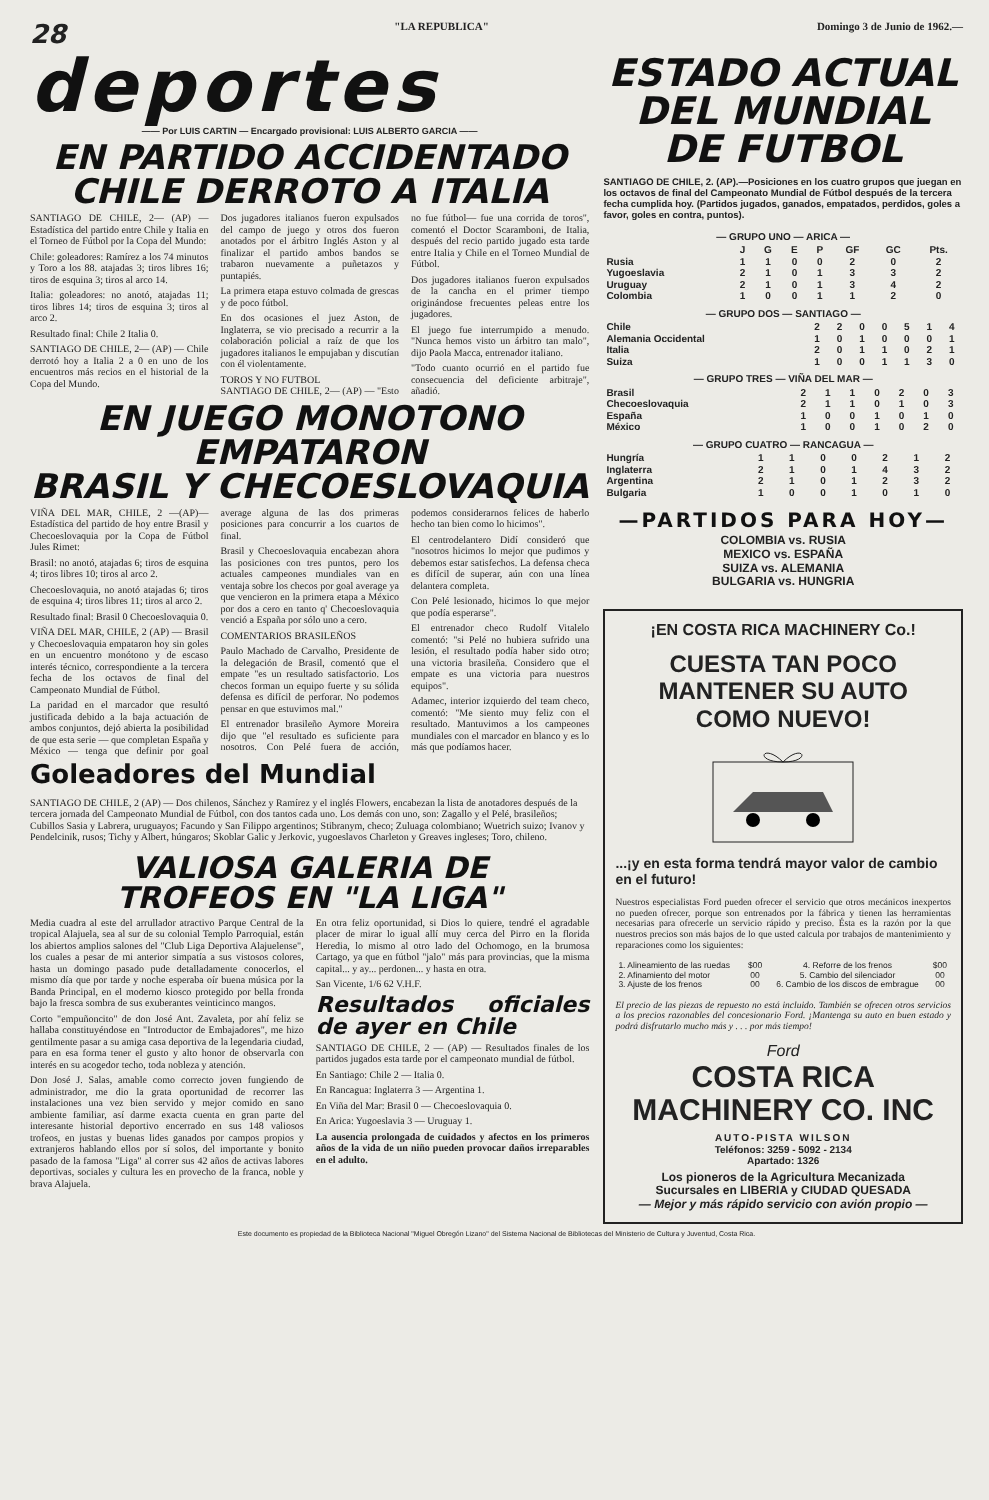28 "LA REPUBLICA" Domingo 3 de Junio de 1962.—
deportes
—— Por LUIS CARTIN — Encargado provisional: LUIS ALBERTO GARCIA ——
EN PARTIDO ACCIDENTADO
CHILE DERROTO A ITALIA
SANTIAGO DE CHILE, 2— (AP) — Estadística del partido entre Chile y Italia en el Torneo de Fútbol por la Copa del Mundo:
Chile: goleadores: Ramírez a los 74 minutos y Toro a los 88. atajadas 3; tiros libres 16; tiros de esquina 3; tiros al arco 14.
Italia: goleadores: no anotó, atajadas 11; tiros libres 14; tiros de esquina 3; tiros al arco 2.
Resultado final: Chile 2 Italia 0.
SANTIAGO DE CHILE, 2— (AP) — Chile derrotó hoy a Italia 2 a 0 en uno de los encuentros más recios en el historial de la Copa del Mundo.
Dos jugadores italianos fueron expulsados del campo de juego y otros dos fueron anotados por el árbitro Inglés Aston y al finalizar el partido ambos bandos se trabaron nuevamente a puñetazos y puntapiés.
La primera etapa estuvo colmada de grescas y de poco fútbol.
En dos ocasiones el juez Aston, de Inglaterra, se vio precisado a recurrir a la colaboración policial a raíz de que los jugadores italianos le empujaban y discutían con él violentamente.
TOROS Y NO FUTBOL
SANTIAGO DE CHILE, 2— (AP) — "Esto no fue fútbol— fue una corrida de toros", comentó el Doctor Scaramboni, de Italia, después del recio partido jugado esta tarde entre Italia y Chile en el Torneo Mundial de Fútbol.
Dos jugadores italianos fueron expulsados de la cancha en el primer tiempo originándose frecuentes peleas entre los jugadores.
El juego fue interrumpido a menudo. "Nunca hemos visto un árbitro tan malo", dijo Paola Macca, entrenador italiano.
"Todo cuanto ocurrió en el partido fue consecuencia del deficiente arbitraje", añadió.
EN JUEGO MONOTONO EMPATARON
BRASIL Y CHECOESLOVAQUIA
VIÑA DEL MAR, CHILE, 2 —(AP)— Estadística del partido de hoy entre Brasil y Checoeslovaquia por la Copa de Fútbol Jules Rimet:
Brasil: no anotó, atajadas 6; tiros de esquina 4; tiros libres 10; tiros al arco 2.
Checoeslovaquia, no anotó atajadas 6; tiros de esquina 4; tiros libres 11; tiros al arco 2.
Resultado final: Brasil 0 Checoeslovaquia 0.
VIÑA DEL MAR, CHILE, 2 (AP) — Brasil y Checoeslovaquia empataron hoy sin goles en un encuentro monótono y de escaso interés técnico, correspondiente a la tercera fecha de los octavos de final del Campeonato Mundial de Fútbol.
La paridad en el marcador que resultó justificada debido a la baja actuación de ambos conjuntos, dejó abierta la posibilidad de que esta serie — que completan España y México — tenga que definir por goal average alguna de las dos primeras posiciones para concurrir a los cuartos de final.
Brasil y Checoeslovaquia encabezan ahora las posiciones con tres puntos, pero los actuales campeones mundiales van en ventaja sobre los checos por goal average ya que vencieron en la primera etapa a México por dos a cero en tanto q' Checoeslovaquia venció a España por sólo uno a cero.
COMENTARIOS BRASILEÑOS
Paulo Machado de Carvalho, Presidente de la delegación de Brasil, comentó que el empate "es un resultado satisfactorio. Los checos forman un equipo fuerte y su sólida defensa es difícil de perforar. No podemos pensar en que estuvimos mal."
El entrenador brasileño Aymore Moreira dijo que "el resultado es suficiente para nosotros. Con Pelé fuera de acción, podemos considerarnos felices de haberlo hecho tan bien como lo hicimos".
El centrodelantero Didí consideró que "nosotros hicimos lo mejor que pudimos y debemos estar satisfechos. La defensa checa es difícil de superar, aún con una línea delantera completa.
Con Pelé lesionado, hicimos lo que mejor que podía esperarse".
El entrenador checo Rudolf Vitalelo comentó: "si Pelé no hubiera sufrido una lesión, el resultado podía haber sido otro; una victoria brasileña. Considero que el empate es una victoria para nuestros equipos".
Adamec, interior izquierdo del team checo, comentó: "Me siento muy feliz con el resultado. Mantuvimos a los campeones mundiales con el marcador en blanco y es lo más que podíamos hacer.
Goleadores del Mundial
SANTIAGO DE CHILE, 2 (AP) — Dos chilenos, Sánchez y Ramírez y el inglés Flowers, encabezan la lista de anotadores después de la tercera jornada del Campeonato Mundial de Fútbol, con dos tantos cada uno. Los demás con uno, son: Zagallo y el Pelé, brasileños; Cubillos Sasia y Labrera, uruguayos; Facundo y San Filippo argentinos; Stibranym, checo; Zuluaga colombiano; Wuetrich suizo; Ivanov y Pendelcinik, rusos; Tichy y Albert, húngaros; Skoblar Galic y Jerkovic, yugoeslavos Charleton y Greaves ingleses; Toro, chileno.
VALIOSA GALERIA DE
TROFEOS EN "LA LIGA"
Media cuadra al este del arrullador atractivo Parque Central de la tropical Alajuela, sea al sur de su colonial Templo Parroquial, están los abiertos amplios salones del "Club Liga Deportiva Alajuelense", los cuales a pesar de mi anterior simpatía a sus vistosos colores, hasta un domingo pasado pude detalladamente conocerlos, el mismo día que por tarde y noche esperaba oír buena música por la Banda Principal, en el moderno kiosco protegido por bella fronda bajo la fresca sombra de sus exuberantes veinticinco mangos.
Corto "empuñoncito" de don José Ant. Zavaleta, por ahí feliz se hallaba constituyéndose en "Introductor de Embajadores", me hizo gentilmente pasar a su amiga casa deportiva de la legendaria ciudad, para en esa forma tener el gusto y alto honor de observarla con interés en su acogedor techo, toda nobleza y atención.
Don José J. Salas, amable como correcto joven fungiendo de administrador, me dio la grata oportunidad de recorrer las instalaciones una vez bien servido y mejor comido en sano ambiente familiar, así darme exacta cuenta en gran parte del interesante historial deportivo encerrado en sus 148 valiosos trofeos, en justas y buenas lides ganados por campos propios y extranjeros hablando ellos por sí solos, del importante y bonito pasado de la famosa "Liga" al correr sus 42 años de activas labores deportivas, sociales y cultura les en provecho de la franca, noble y brava Alajuela.
En otra feliz oportunidad, si Dios lo quiere, tendré el agradable placer de mirar lo igual allí muy cerca del Pirro en la florida Heredia, lo mismo al otro lado del Ochomogo, en la brumosa Cartago, ya que en fútbol "jalo" más para provincias, que la misma capital... y ay... perdonen... y hasta en otra.
San Vicente, 1/6 62 V.H.F.
Resultados oficiales de ayer en Chile
SANTIAGO DE CHILE, 2 — (AP) — Resultados finales de los partidos jugados esta tarde por el campeonato mundial de fútbol.
En Santiago: Chile 2 — Italia 0.
En Rancagua: Inglaterra 3 — Argentina 1.
En Viña del Mar: Brasil 0 — Checoeslovaquia 0.
En Arica: Yugoeslavia 3 — Uruguay 1.
La ausencia prolongada de cuidados y afectos en los primeros años de la vida de un niño pueden provocar daños irreparables en el adulto.
ESTADO ACTUAL DEL MUNDIAL DE FUTBOL
SANTIAGO DE CHILE, 2. (AP).—Posiciones en los cuatro grupos que juegan en los octavos de final del Campeonato Mundial de Fútbol después de la tercera fecha cumplida hoy. (Partidos jugados, ganados, empatados, perdidos, goles a favor, goles en contra, puntos).
— GRUPO UNO — ARICA —
| | J | G | E | P | GF | GC | Pts. |
| --- | --- | --- | --- | --- | --- | --- | --- |
| Rusia | 1 | 1 | 0 | 0 | 2 | 0 | 2 |
| Yugoeslavia | 2 | 1 | 0 | 1 | 3 | 3 | 2 |
| Uruguay | 2 | 1 | 0 | 1 | 3 | 4 | 2 |
| Colombia | 1 | 0 | 0 | 1 | 1 | 2 | 0 |
— GRUPO DOS — SANTIAGO —
| Chile | 2 | 2 | 0 | 0 | 5 | 1 | 4 |
| Alemania Occidental | 1 | 0 | 1 | 0 | 0 | 0 | 1 |
| Italia | 2 | 0 | 1 | 1 | 0 | 2 | 1 |
| Suiza | 1 | 0 | 0 | 1 | 1 | 3 | 0 |
— GRUPO TRES — VIÑA DEL MAR —
| Brasil | 2 | 1 | 1 | 0 | 2 | 0 | 3 |
| Checoeslovaquia | 2 | 1 | 1 | 0 | 1 | 0 | 3 |
| España | 1 | 0 | 0 | 1 | 0 | 1 | 0 |
| México | 1 | 0 | 0 | 1 | 0 | 2 | 0 |
— GRUPO CUATRO — RANCAGUA —
| Hungría | 1 | 1 | 0 | 0 | 2 | 1 | 2 |
| Inglaterra | 2 | 1 | 0 | 1 | 4 | 3 | 2 |
| Argentina | 2 | 1 | 0 | 1 | 2 | 3 | 2 |
| Bulgaria | 1 | 0 | 0 | 1 | 0 | 1 | 0 |
—PARTIDOS PARA HOY—
COLOMBIA vs. RUSIA
MEXICO vs. ESPAÑA
SUIZA vs. ALEMANIA
BULGARIA vs. HUNGRIA
¡EN COSTA RICA MACHINERY Co.!
CUESTA TAN POCO
MANTENER SU AUTO
COMO NUEVO!
...¡y en esta forma tendrá mayor valor de cambio en el futuro!
Nuestros especialistas Ford pueden ofrecer el servicio que otros mecánicos inexpertos no pueden ofrecer, porque son entrenados por la fábrica y tienen las herramientas necesarias para ofrecerle un servicio rápido y preciso. Ésta es la razón por la que nuestros precios son más bajos de lo que usted calcula por trabajos de mantenimiento y reparaciones como los siguientes:
| 1. Alineamiento de las ruedas | $00 | 4. Reforre de los frenos | $00 |
| 2. Afinamiento del motor | 00 | 5. Cambio del silenciador | 00 |
| 3. Ajuste de los frenos | 00 | 6. Cambio de los discos de embrague | 00 |
El precio de las piezas de repuesto no está incluido. También se ofrecen otros servicios a los precios razonables del concesionario Ford. ¡Mantenga su auto en buen estado y podrá disfrutarlo mucho más y . . . por más tiempo!
Ford
COSTA RICA
MACHINERY CO. INC
AUTO-PISTA WILSON
Teléfonos: 3259 - 5092 - 2134
Apartado: 1326
Los pioneros de la Agricultura Mecanizada
Sucursales en LIBERIA y CIUDAD QUESADA
— Mejor y más rápido servicio con avión propio —
Este documento es propiedad de la Biblioteca Nacional "Miguel Obregón Lizano" del Sistema Nacional de Bibliotecas del Ministerio de Cultura y Juventud, Costa Rica.